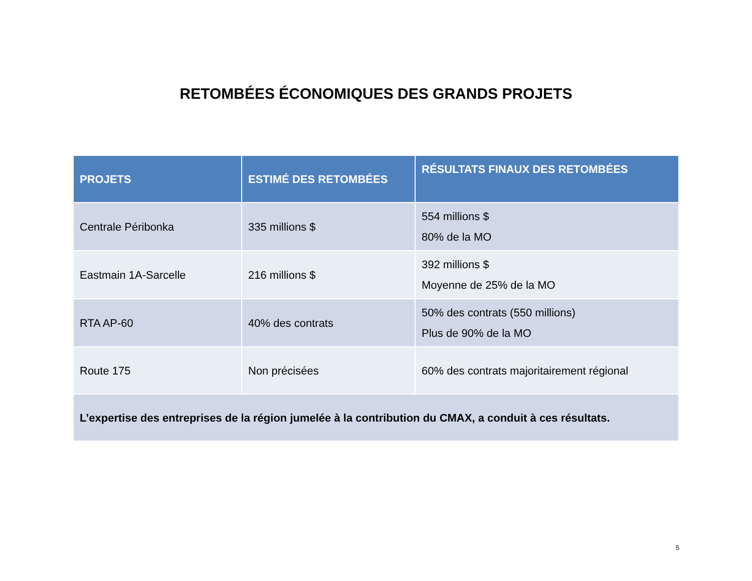RETOMBÉES ÉCONOMIQUES DES GRANDS PROJETS
| PROJETS | ESTIMÉ DES RETOMBÉES | RÉSULTATS FINAUX DES RETOMBÉES |
| --- | --- | --- |
| Centrale Péribonka | 335 millions $ | 554 millions $ 80% de la MO |
| Eastmain 1A-Sarcelle | 216 millions $ | 392 millions $ Moyenne de 25% de la MO |
| RTA AP-60 | 40% des contrats | 50% des contrats (550 millions) Plus de 90% de la MO |
| Route 175 | Non précisées | 60% des contrats majoritairement régional |
| L’expertise des entreprises de la région jumelée à la contribution du CMAX, a conduit à ces résultats. | | |
5